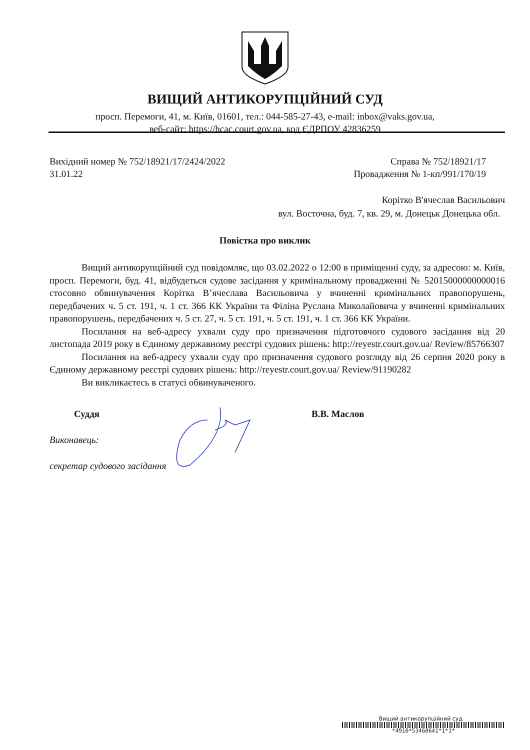ВИЩИЙ АНТИКОРУПЦІЙНИЙ СУД
просп. Перемоги, 41, м. Київ, 01601, тел.: 044-585-27-43, e-mail: inbox@vaks.gov.ua,
веб-сайт: https://hcac.court.gov.ua, код ЄДРПОУ 42836259
Вихідний номер № 752/18921/17/2424/2022
31.01.22
Справа № 752/18921/17
Провадження № 1-кп/991/170/19
Корітко В'ячеслав Васильович
вул. Восточна, буд. 7, кв. 29, м. Донецьк Донецька обл.
Повістка про виклик
Вищий антикорупційний суд повідомляє, що 03.02.2022 о 12:00 в приміщенні суду, за адресою: м. Київ, просп. Перемоги, буд. 41, відбудеться судове засідання у кримінальному провадженні № 52015000000000016 стосовно обвинувачення Корітка В’ячеслава Васильовича у вчиненні кримінальних правопорушень, передбачених ч. 5 ст. 191, ч. 1 ст. 366 КК України та Філіна Руслана Миколайовича у вчиненні кримінальних правопорушень, передбачених ч. 5 ст. 27, ч. 5 ст. 191, ч. 5 ст. 191, ч. 1 ст. 366 КК України.
Посилання на веб-адресу ухвали суду про призначення підготовчого судового засідання від 20 листопада 2019 року в Єдиному державному реєстрі судових рішень: http://reyestr.court.gov.ua/ Review/85766307
Посилання на веб-адресу ухвали суду про призначення судового розгляду від 26 серпня 2020 року в Єдиному державному реєстрі судових рішень: http://reyestr.court.gov.ua/ Review/91190282
Ви викликаєтесь в статусі обвинуваченого.
Суддя В.В. Маслов
Виконавець:
секретар судового засідання
Вищий антикорупційний суд
*4910*53460641*1*1*